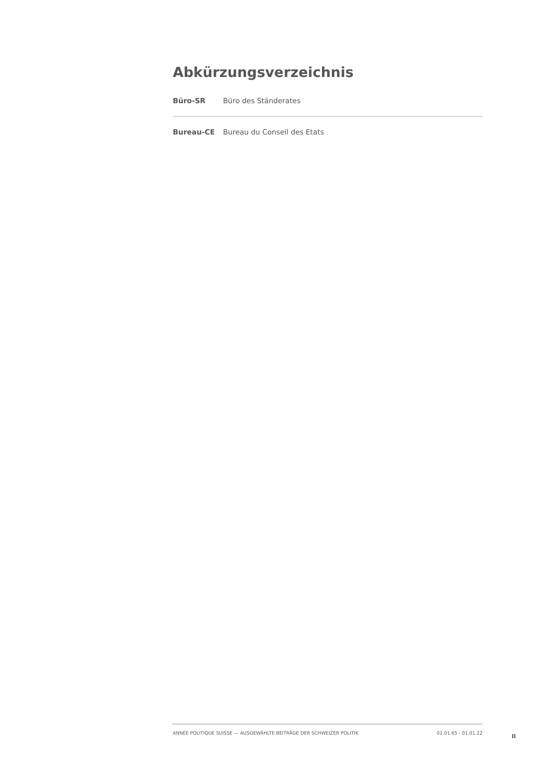Abkürzungsverzeichnis
| Büro-SR | Büro des Ständerates |
| Bureau-CE | Bureau du Conseil des Etats |
ANNÉE POLITIQUE SUISSE — AUSGEWÄHLTE BEITRÄGE DER SCHWEIZER POLITIK 01.01.65 - 01.01.22
II